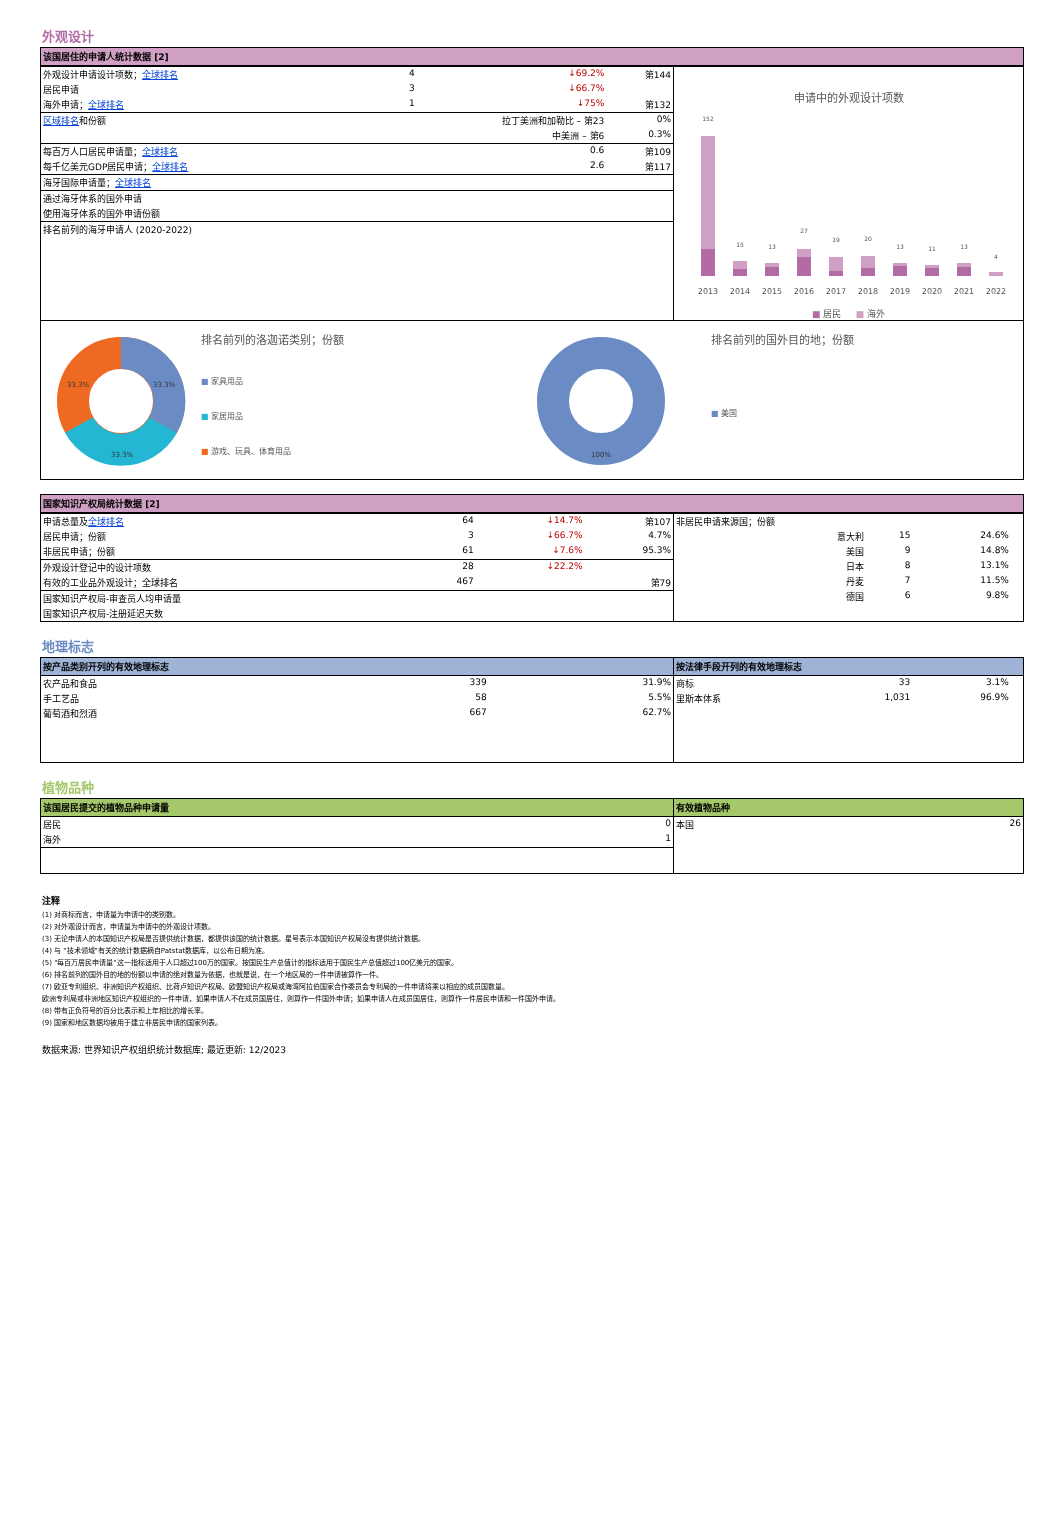外观设计
该国居住的申请人统计数据 [2]
| 外观设计申请设计项数； 全球排名 | 4 | ↓69.2% | 第144 |
| 居民申请 | 3 | ↓66.7% | |
| 海外申请； 全球排名 | 1 | ↓75% | 第132 |
| 区域排名 和份额 | 拉丁美洲和加勒比 – 第23 | | 0% |
| | 中美洲 – 第6 | | 0.3% |
| 每百万人口居民申请量； 全球排名 | | 0.6 | 第109 |
| 每千亿美元GDP居民申请； 全球排名 | | 2.6 | 第117 |
| 海牙国际申请量； 全球排名 | | | |
| 通过海牙体系的国外申请 | | | |
| 使用海牙体系的国外申请份额 | | | |
| 排名前列的海牙申请人 (2020-2022) | | | |
申请中的外观设计项数
152
15
13
27
19
20
13
11
13
4
2013
2014
2015
2016
2017
2018
2019
2020
2021
2022
■ 居民 ■ 海外
33.3%
33.3%
33.3%
排名前列的洛迦诺类别；份额
■ 家具用品
■ 家居用品
■ 游戏、玩具、体育用品
100%
排名前列的国外目的地；份额
■ 美国
国家知识产权局统计数据 [2]
| 申请总量及 全球排名 | 64 | ↓14.7% | 第107 |
| 居民申请；份额 | 3 | ↓66.7% | 4.7% |
| 非居民申请；份额 | 61 | ↓7.6% | 95.3% |
| 外观设计登记中的设计项数 | 28 | ↓22.2% | |
| 有效的工业品外观设计；全球排名 | 467 | | 第79 |
| 国家知识产权局-审查员人均申请量 | | | |
| 国家知识产权局-注册延迟天数 | | | |
| 非居民申请来源国；份额 | | | |
| 意大利 | 15 | 24.6% | |
| 美国 | 9 | 14.8% | |
| 日本 | 8 | 13.1% | |
| 丹麦 | 7 | 11.5% | |
| 德国 | 6 | 9.8% | |
地理标志
按产品类别开列的有效地理标志
| 农产品和食品 | 339 | 31.9% |
| 手工艺品 | 58 | 5.5% |
| 葡萄酒和烈酒 | 667 | 62.7% |
按法律手段开列的有效地理标志
| 商标 | 33 | 3.1% | |
| 里斯本体系 | 1,031 | 96.9% | |
植物品种
该国居民提交的植物品种申请量
| 居民 | 0 |
| 海外 | 1 |
有效植物品种
| 本国 | 26 |
注释
(1) 对商标而言，申请量为申请中的类别数。
(2) 对外观设计而言，申请量为申请中的外观设计项数。
(3) 无论申请人的本国知识产权局是否提供统计数据，都提供该国的统计数据。星号表示本国知识产权局没有提供统计数据。
(4) 与 "技术领域"有关的统计数据摘自Patstat数据库，以公布日期为准。
(5) "每百万居民申请量"这一指标适用于人口超过100万的国家。按国民生产总值计的指标适用于国民生产总值超过100亿美元的国家。
(6) 排名前列的国外目的地的份额以申请的绝对数量为依据，也就是说，在一个地区局的一件申请被算作一件。
(7) 欧亚专利组织、非洲知识产权组织、比荷卢知识产权局、欧盟知识产权局或海湾阿拉伯国家合作委员会专利局的一件申请将乘以相应的成员国数量。
欧洲专利局或非洲地区知识产权组织的一件申请，如果申请人不在成员国居住，则算作一件国外申请；如果申请人在成员国居住，则算作一件居民申请和一件国外申请。
(8) 带有正负符号的百分比表示和上年相比的增长率。
(9) 国家和地区数据均被用于建立非居民申请的国家列表。
数据来源: 世界知识产权组织统计数据库; 最近更新: 12/2023